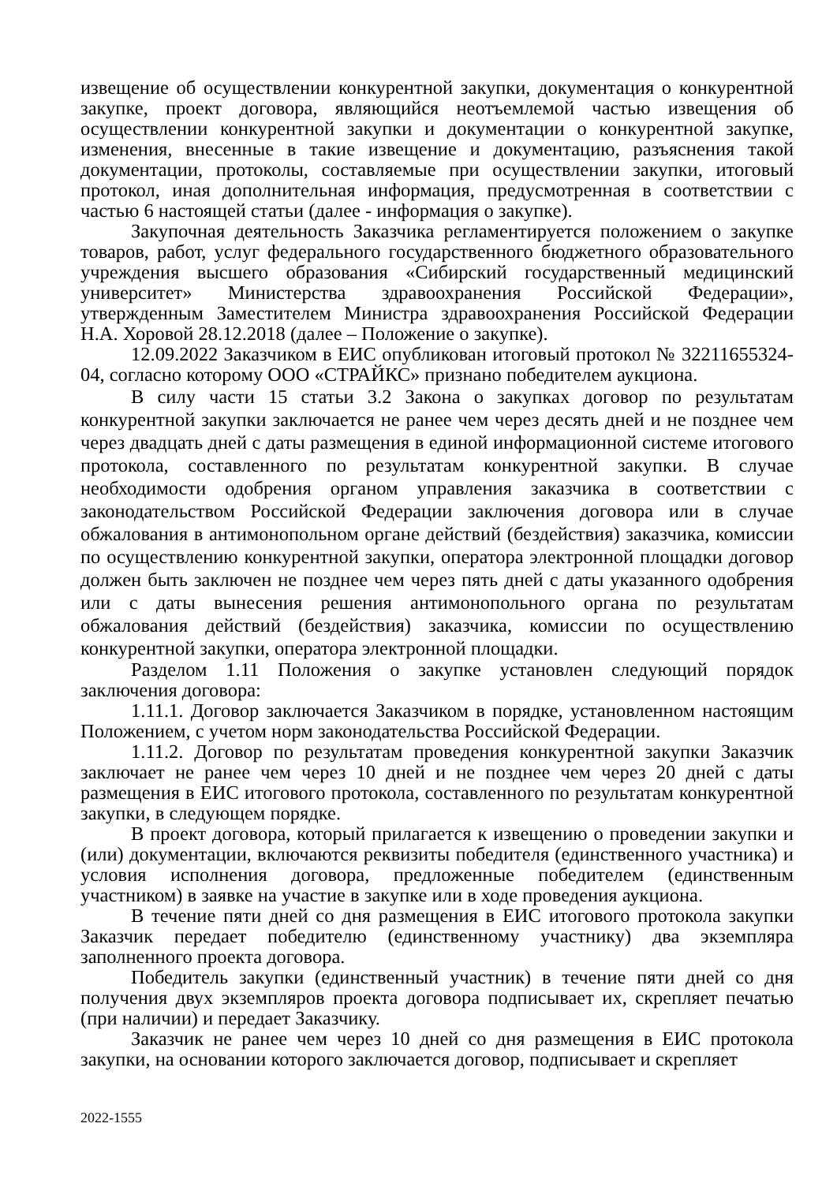извещение об осуществлении конкурентной закупки, документация о конкурентной закупке, проект договора, являющийся неотъемлемой частью извещения об осуществлении конкурентной закупки и документации о конкурентной закупке, изменения, внесенные в такие извещение и документацию, разъяснения такой документации, протоколы, составляемые при осуществлении закупки, итоговый протокол, иная дополнительная информация, предусмотренная в соответствии с частью 6 настоящей статьи (далее - информация о закупке).
Закупочная деятельность Заказчика регламентируется положением о закупке товаров, работ, услуг федерального государственного бюджетного образовательного учреждения высшего образования «Сибирский государственный медицинский университет» Министерства здравоохранения Российской Федерации», утвержденным Заместителем Министра здравоохранения Российской Федерации Н.А. Хоровой 28.12.2018 (далее – Положение о закупке).
12.09.2022 Заказчиком в ЕИС опубликован итоговый протокол № 32211655324-04, согласно которому ООО «СТРАЙКС» признано победителем аукциона.
В силу части 15 статьи 3.2 Закона о закупках договор по результатам конкурентной закупки заключается не ранее чем через десять дней и не позднее чем через двадцать дней с даты размещения в единой информационной системе итогового протокола, составленного по результатам конкурентной закупки. В случае необходимости одобрения органом управления заказчика в соответствии с законодательством Российской Федерации заключения договора или в случае обжалования в антимонопольном органе действий (бездействия) заказчика, комиссии по осуществлению конкурентной закупки, оператора электронной площадки договор должен быть заключен не позднее чем через пять дней с даты указанного одобрения или с даты вынесения решения антимонопольного органа по результатам обжалования действий (бездействия) заказчика, комиссии по осуществлению конкурентной закупки, оператора электронной площадки.
Разделом 1.11 Положения о закупке установлен следующий порядок заключения договора:
1.11.1. Договор заключается Заказчиком в порядке, установленном настоящим Положением, с учетом норм законодательства Российской Федерации.
1.11.2. Договор по результатам проведения конкурентной закупки Заказчик заключает не ранее чем через 10 дней и не позднее чем через 20 дней с даты размещения в ЕИС итогового протокола, составленного по результатам конкурентной закупки, в следующем порядке.
В проект договора, который прилагается к извещению о проведении закупки и (или) документации, включаются реквизиты победителя (единственного участника) и условия исполнения договора, предложенные победителем (единственным участником) в заявке на участие в закупке или в ходе проведения аукциона.
В течение пяти дней со дня размещения в ЕИС итогового протокола закупки Заказчик передает победителю (единственному участнику) два экземпляра заполненного проекта договора.
Победитель закупки (единственный участник) в течение пяти дней со дня получения двух экземпляров проекта договора подписывает их, скрепляет печатью (при наличии) и передает Заказчику.
Заказчик не ранее чем через 10 дней со дня размещения в ЕИС протокола закупки, на основании которого заключается договор, подписывает и скрепляет
2022-1555